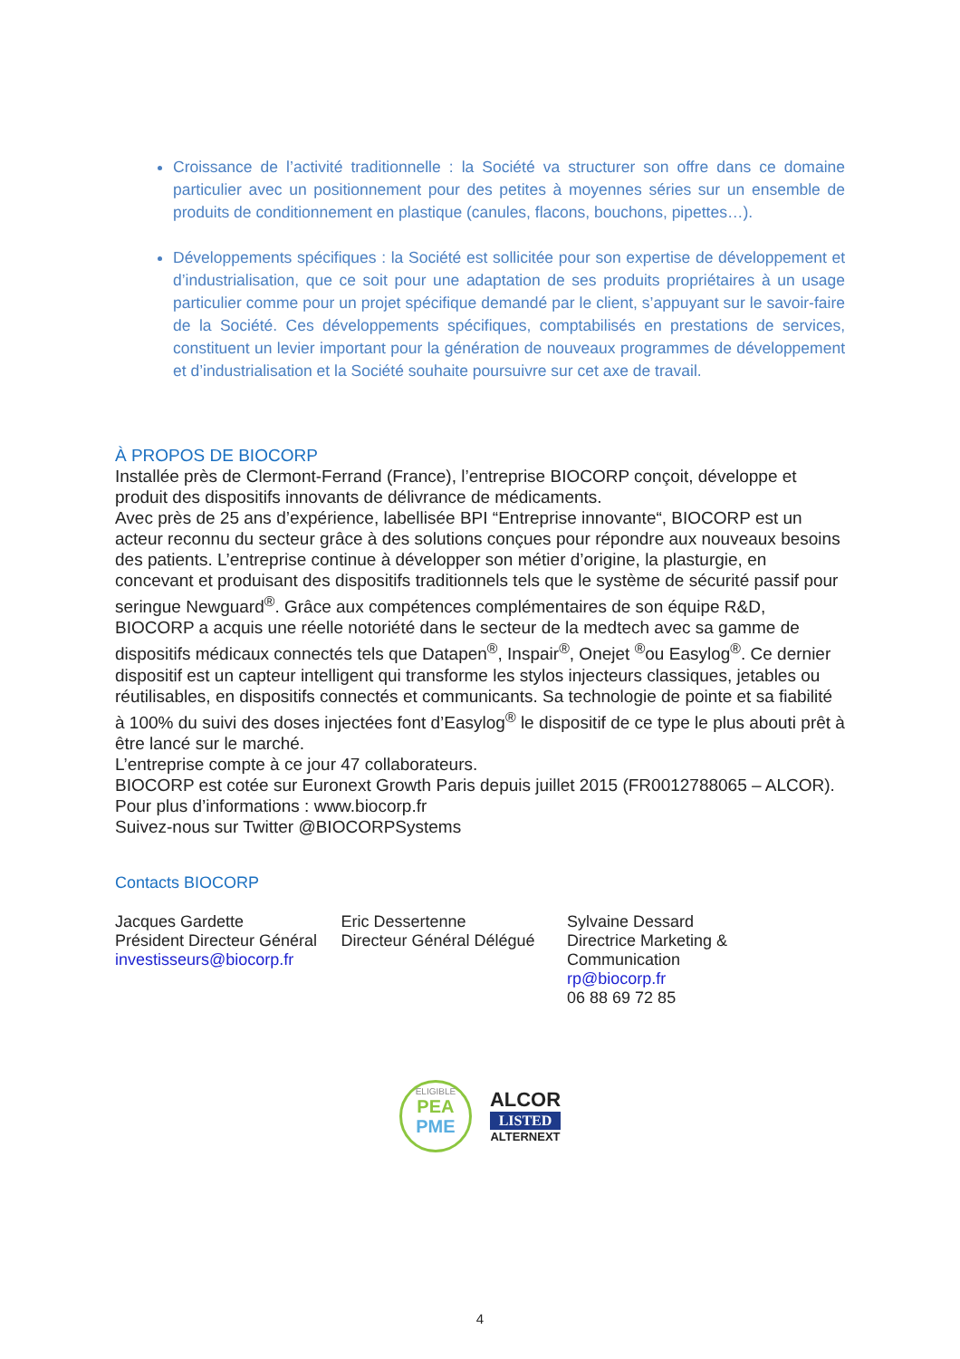Croissance de l’activité traditionnelle : la Société va structurer son offre dans ce domaine particulier avec un positionnement pour des petites à moyennes séries sur un ensemble de produits de conditionnement en plastique (canules, flacons, bouchons, pipettes…).
Développements spécifiques : la Société est sollicitée pour son expertise de développement et d’industrialisation, que ce soit pour une adaptation de ses produits propriétaires à un usage particulier comme pour un projet spécifique demandé par le client, s’appuyant sur le savoir-faire de la Société. Ces développements spécifiques, comptabilisés en prestations de services, constituent un levier important pour la génération de nouveaux programmes de développement et d’industrialisation et la Société souhaite poursuivre sur cet axe de travail.
À PROPOS DE BIOCORP
Installée près de Clermont-Ferrand (France), l’entreprise BIOCORP conçoit, développe et produit des dispositifs innovants de délivrance de médicaments.
Avec près de 25 ans d’expérience, labellisée BPI “Entreprise innovante“, BIOCORP est un acteur reconnu du secteur grâce à des solutions conçues pour répondre aux nouveaux besoins des patients. L’entreprise continue à développer son métier d’origine, la plasturgie, en concevant et produisant des dispositifs traditionnels tels que le système de sécurité passif pour seringue Newguard<sup>®</sup>. Grâce aux compétences complémentaires de son équipe R&D, BIOCORP a acquis une réelle notoriété dans le secteur de la medtech avec sa gamme de dispositifs médicaux connectés tels que Datapen<sup>®</sup>, Inspair<sup>®</sup>, Onejet <sup>®</sup>ou Easylog<sup>®</sup>. Ce dernier dispositif est un capteur intelligent qui transforme les stylos injecteurs classiques, jetables ou réutilisables, en dispositifs connectés et communicants. Sa technologie de pointe et sa fiabilité à 100% du suivi des doses injectées font d’Easylog<sup>®</sup> le dispositif de ce type le plus abouti prêt à être lancé sur le marché.
L’entreprise compte à ce jour 47 collaborateurs.
BIOCORP est cotée sur Euronext Growth Paris depuis juillet 2015 (FR0012788065 – ALCOR).
Pour plus d’informations : www.biocorp.fr
Suivez-nous sur Twitter @BIOCORPSystems
Contacts BIOCORP
Jacques Gardette
Président Directeur Général
investisseurs@biocorp.fr
Eric Dessertenne
Directeur Général Délégué
Sylvaine Dessard
Directrice Marketing & Communication
rp@biocorp.fr
06 88 69 72 85
ELIGIBLE
PEA
PME
ALCOR
LISTED
ALTERNEXT
4